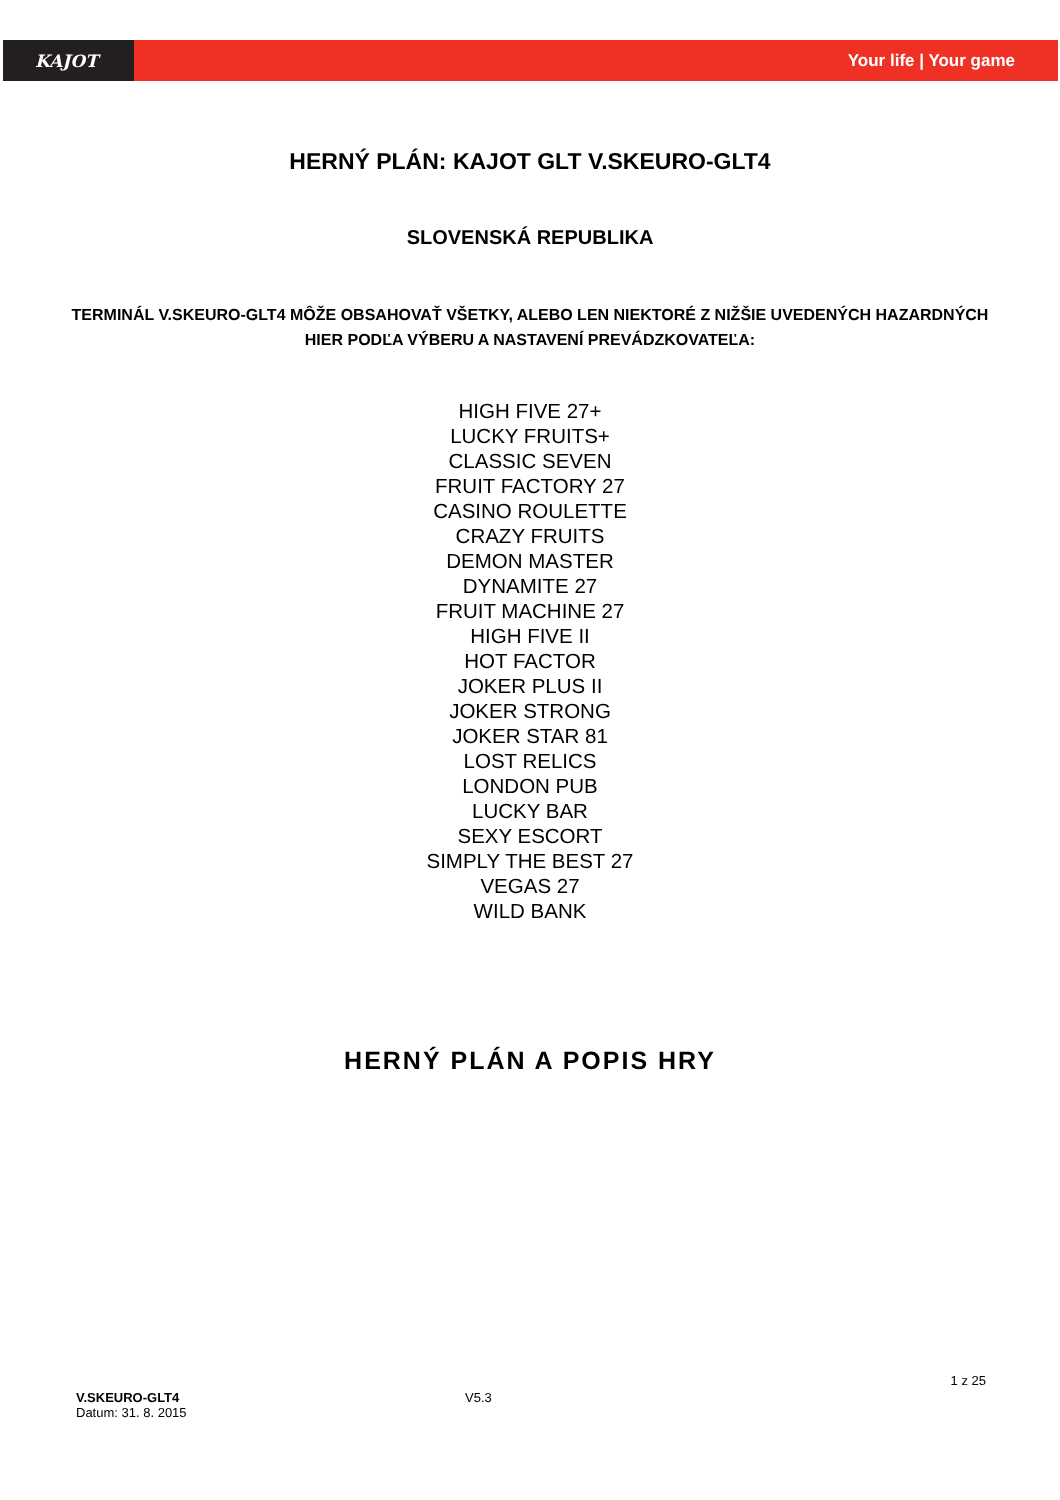KAJOT
Your life | Your game
HERNÝ PLÁN: KAJOT GLT V.SKEURO-GLT4
SLOVENSKÁ REPUBLIKA
TERMINÁL V.SKEURO-GLT4 MÔŽE OBSAHOVAŤ VŠETKY, ALEBO LEN NIEKTORÉ Z NIŽŠIE UVEDENÝCH HAZARDNÝCH HIER PODĽA VÝBERU A NASTAVENÍ PREVÁDZKOVATEĽA:
HIGH FIVE 27+
LUCKY FRUITS+
CLASSIC SEVEN
FRUIT FACTORY 27
CASINO ROULETTE
CRAZY FRUITS
DEMON MASTER
DYNAMITE 27
FRUIT MACHINE 27
HIGH FIVE II
HOT FACTOR
JOKER PLUS II
JOKER STRONG
JOKER STAR 81
LOST RELICS
LONDON PUB
LUCKY BAR
SEXY ESCORT
SIMPLY THE BEST 27
VEGAS 27
WILD BANK
HERNÝ PLÁN A POPIS HRY
1 z 25
V.SKEURO-GLT4
Datum: 31. 8. 2015
V5.3